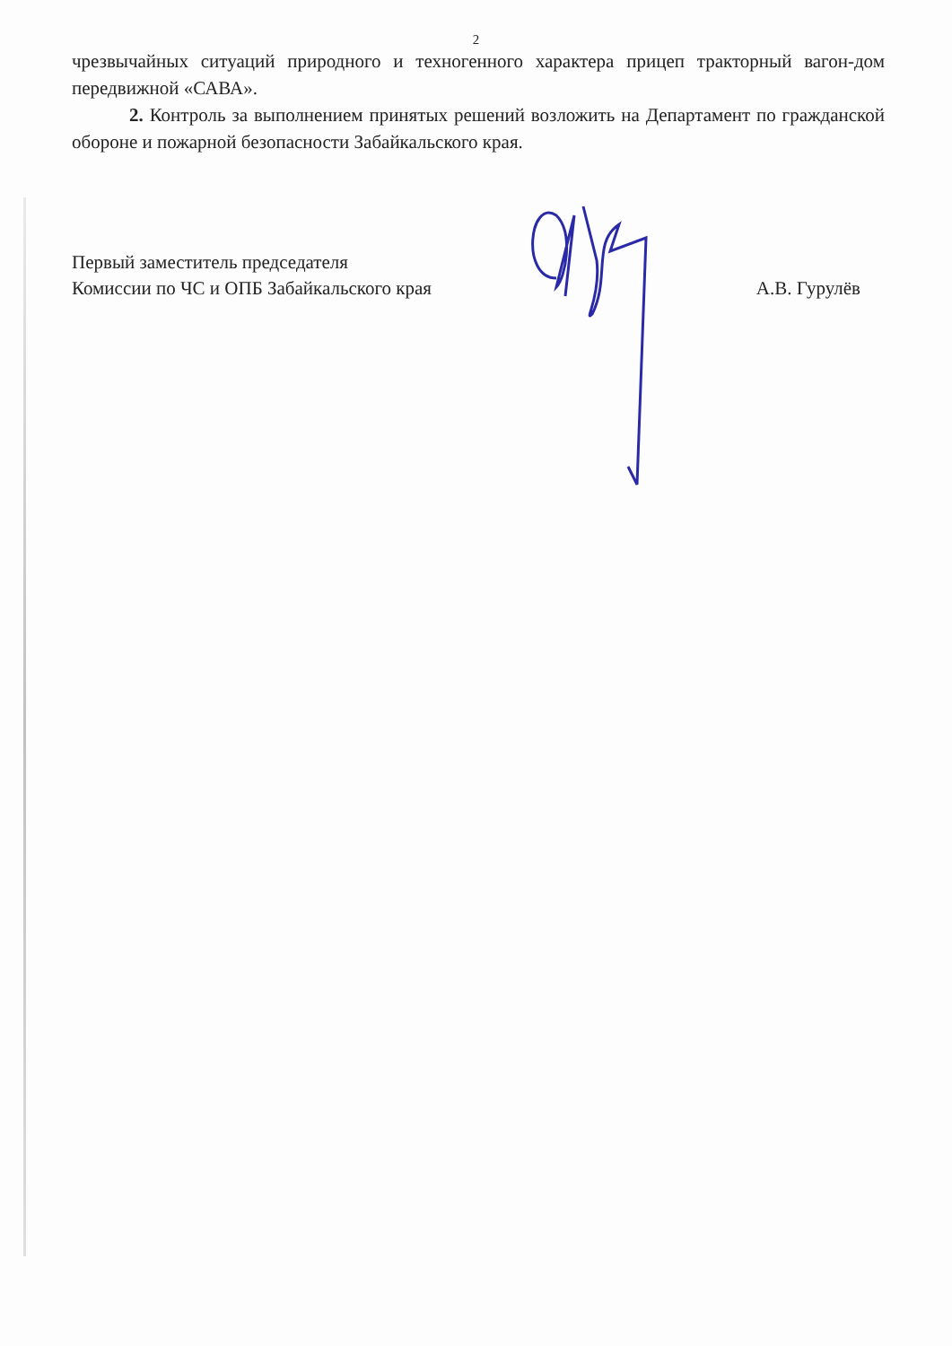2
чрезвычайных ситуаций природного и техногенного характера прицеп тракторный вагон-дом передвижной «САВА».
2. Контроль за выполнением принятых решений возложить на Департамент по гражданской обороне и пожарной безопасности Забайкальского края.
Первый заместитель председателя
Комиссии по ЧС и ОПБ Забайкальского края
А.В. Гурулёв